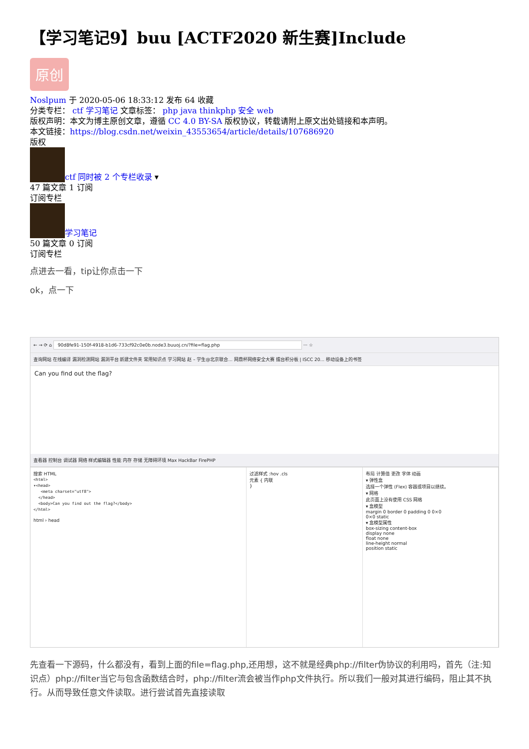【学习笔记9】buu [ACTF2020 新生赛]Include
原创
Noslpum 于 2020-05-06 18:33:12 发布 64 收藏
分类专栏： ctf 学习笔记 文章标签： php java thinkphp 安全 web
版权声明：本文为博主原创文章，遵循 CC 4.0 BY-SA 版权协议，转载请附上原文出处链接和本声明。
本文链接：https://blog.csdn.net/weixin_43553654/article/details/107686920
版权
ctf 同时被 2 个专栏收录 ▾
47 篇文章 1 订阅
订阅专栏
学习笔记
50 篇文章 0 订阅
订阅专栏
点进去一看，tip让你点击一下
ok，点一下
← → ⟳ ⌂ 90d8fe91-150f-4918-b1d6-733cf92c0e0b.node3.buuoj.cn/?file=flag.php ··· ☆
查询网站 在线编译 漏洞检测网站 漏洞平台 新建文件夹 常用知识点 学习网站 赵 – 学生@北京联合... 网鼎杯网络安全大赛 擂台积分板 | ISCC 20... 移动设备上的书签
Can you find out the flag?
查看器 控制台 调试器 网络 样式编辑器 性能 内存 存储 无障碍环境 Max HackBar FirePHP
搜索 HTML
<html>
▾<head>
   <meta charset="utf8">
  </head>
  <body>Can you find out the flag?</body>
</html>
html › head
过滤样式 :hov .cls
元素 { 内联
}
布局 计算值 更改 字体 动画
▾ 弹性盒
选择一个弹性 (Flex) 容器或项目以继续。
▾ 网格
此页面上没有使用 CSS 网格
▾ 盒模型
margin 0 border 0 padding 0 0×0
0×0 static
▾ 盒模型属性
box-sizing content-box
display none
float none
line-height normal
position static
先查看一下源码，什么都没有，看到上面的file=flag.php,还用想，这不就是经典php://filter伪协议的利用吗，首先（注:知识点）php://filter当它与包含函数结合时，php://filter流会被当作php文件执行。所以我们一般对其进行编码，阻止其不执行。从而导致任意文件读取。进行尝试首先直接读取